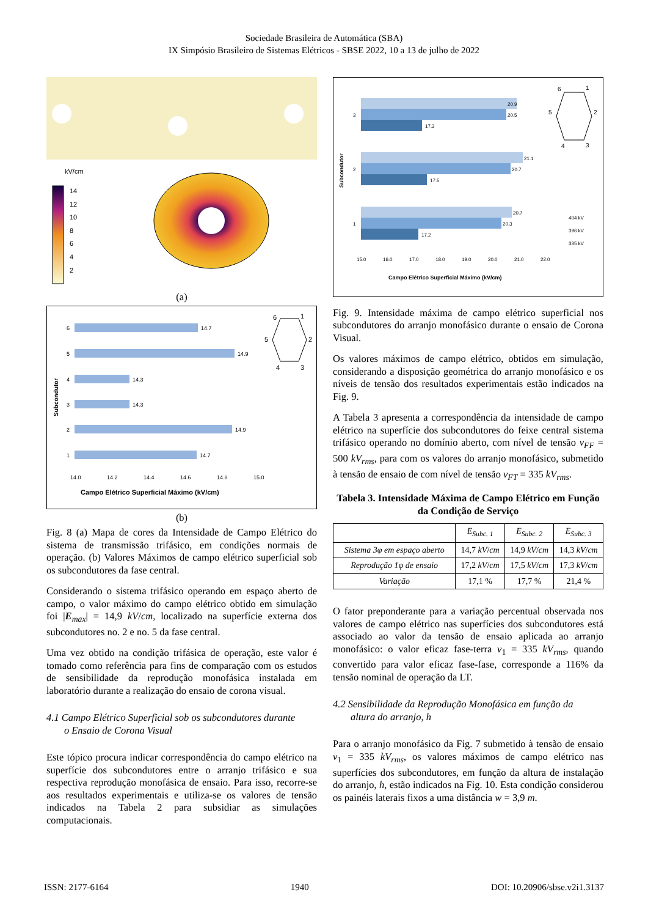Sociedade Brasileira de Automática (SBA)
IX Simpósio Brasileiro de Sistemas Elétricos - SBSE 2022, 10 a 13 de julho de 2022
kV/cm
14
12
10
8
6
4
2
(a)
Subcondutor
6
14.7
5
14.9
4
14.3
3
14.3
2
14.9
1
14.7
14.0
14.2
14.4
14.6
14.8
15.0
Campo Elétrico Superficial Máximo (kV/cm)
6
1
2
3
4
5
(b)
Fig. 8 (a) Mapa de cores da Intensidade de Campo Elétrico do sistema de transmissão trifásico, em condições normais de operação. (b) Valores Máximos de campo elétrico superficial sob os subcondutores da fase central.
Considerando o sistema trifásico operando em espaço aberto de campo, o valor máximo do campo elétrico obtido em simulação foi |E<sub>max</sub>| = 14,9 kV/cm, localizado na superfície externa dos subcondutores no. 2 e no. 5 da fase central.
Uma vez obtido na condição trifásica de operação, este valor é tomado como referência para fins de comparação com os estudos de sensibilidade da reprodução monofásica instalada em laboratório durante a realização do ensaio de corona visual.
4.1 Campo Elétrico Superficial sob os subcondutores durante
o Ensaio de Corona Visual
Este tópico procura indicar correspondência do campo elétrico na superfície dos subcondutores entre o arranjo trifásico e sua respectiva reprodução monofásica de ensaio. Para isso, recorre-se aos resultados experimentais e utiliza-se os valores de tensão indicados na Tabela 2 para subsidiar as simulações computacionais.
Subcondutor
20.9
3
20.5
17.3
21.1
2
20.7
17.5
20.7
1
20.3
17.2
15.0
16.0
17.0
18.0
19.0
20.0
21.0
22.0
404 kV
396 kV
335 kV
Campo Elétrico Superficial Máximo (kV/cm)
6
1
2
3
4
5
Fig. 9. Intensidade máxima de campo elétrico superficial nos subcondutores do arranjo monofásico durante o ensaio de Corona Visual.
Os valores máximos de campo elétrico, obtidos em simulação, considerando a disposição geométrica do arranjo monofásico e os níveis de tensão dos resultados experimentais estão indicados na Fig. 9.
A Tabela 3 apresenta a correspondência da intensidade de campo elétrico na superfície dos subcondutores do feixe central sistema trifásico operando no domínio aberto, com nível de tensão v<sub>FF</sub> = 500 kV<sub>rms</sub>, para com os valores do arranjo monofásico, submetido à tensão de ensaio de com nível de tensão v<sub>FT</sub> = 335 kV<sub>rms</sub>.
Tabela 3. Intensidade Máxima de Campo Elétrico em Função da Condição de Serviço
| | E<sub>Subc. 1</sub> | E<sub>Subc. 2</sub> | E<sub>Subc. 3</sub> |
| --- | --- | --- | --- |
| Sistema 3φ em espaço aberto | 14,7 kV / cm | 14,9 kV / cm | 14,3 kV / cm |
| Reprodução 1φ de ensaio | 17,2 kV / cm | 17,5 kV / cm | 17,3 kV / cm |
| Variação | 17,1 % | 17,7 % | 21,4 % |
O fator preponderante para a variação percentual observada nos valores de campo elétrico nas superfícies dos subcondutores está associado ao valor da tensão de ensaio aplicada ao arranjo monofásico: o valor eficaz fase-terra v<sub>1</sub> = 335 kV<sub>rms</sub>, quando convertido para valor eficaz fase-fase, corresponde a 116% da tensão nominal de operação da LT.
4.2 Sensibilidade da Reprodução Monofásica em função da
altura do arranjo, h
Para o arranjo monofásico da Fig. 7 submetido à tensão de ensaio v<sub>1</sub> = 335 kV<sub>rms</sub>, os valores máximos de campo elétrico nas superfícies dos subcondutores, em função da altura de instalação do arranjo, h, estão indicados na Fig. 10. Esta condição considerou os painéis laterais fixos a uma distância w = 3,9 m.
ISSN: 2177-6164 1940 DOI: 10.20906/sbse.v2i1.3137